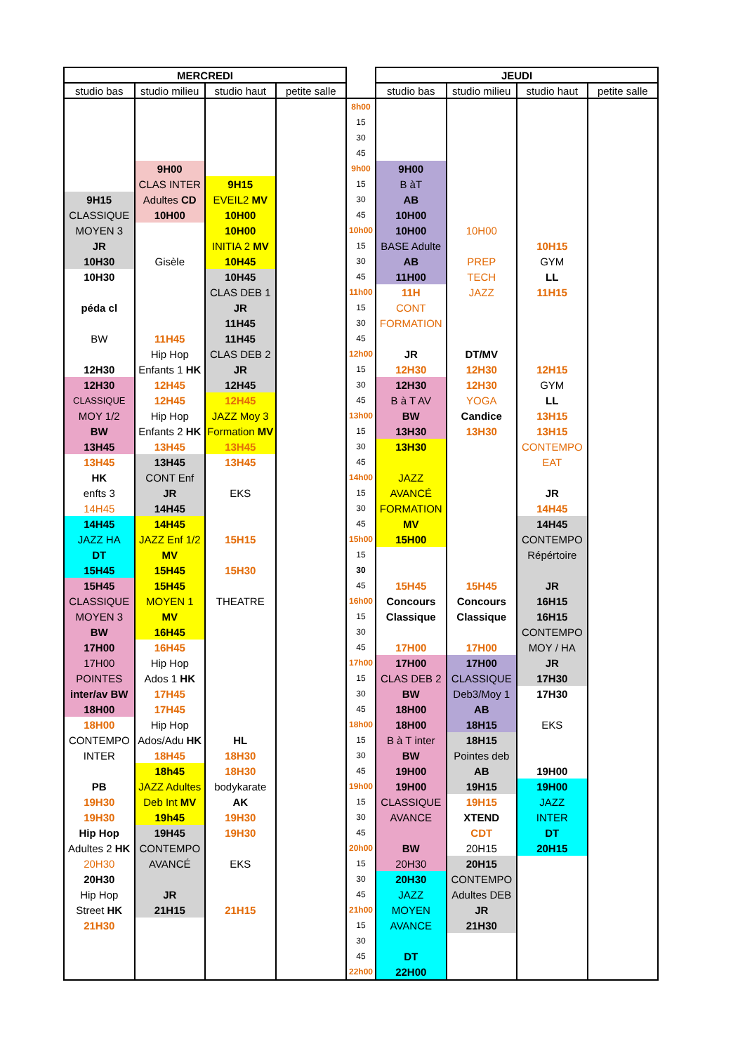| MERCREDI | | | | | JEUDI | | | |
| --- | --- | --- | --- | --- | --- | --- | --- | --- |
| studio bas | studio milieu | studio haut | petite salle | | studio bas | studio milieu | studio haut | petite salle |
| | | | | 8h00 | | | | |
| | | | | 15 | | | | |
| | | | | 30 | | | | |
| | | | | 45 | | | | |
| | 9H00 | | | 9h00 | 9H00 | | | |
| | CLAS INTER | 9H15 | | 15 | B àT | | | |
| 9H15 | Adultes CD | EVEIL2 MV | | 30 | AB | | | |
| CLASSIQUE | 10H00 | 10H00 | | 45 | 10H00 | | | |
| MOYEN 3 | | 10H00 | | 10h00 | 10H00 | 10H00 | | |
| JR | | INITIA 2 MV | | 15 | BASE Adulte | | 10H15 | |
| 10H30 | Gisèle | 10H45 | | 30 | AB | PREP | GYM | |
| 10H30 | | 10H45 | | 45 | 11H00 | TECH | LL | |
| | | CLAS DEB 1 | | 11h00 | 11H | JAZZ | 11H15 | |
| péda cl | | JR | | 15 | CONT | | | |
| | | 11H45 | | 30 | FORMATION | | | |
| BW | 11H45 | 11H45 | | 45 | | | | |
| | Hip Hop | CLAS DEB 2 | | 12h00 | JR | DT/MV | | |
| 12H30 | Enfants 1 HK | JR | | 15 | 12H30 | 12H30 | 12H15 | |
| 12H30 | 12H45 | 12H45 | | 30 | 12H30 | 12H30 | GYM | |
| CLASSIQUE | 12H45 | 12H45 | | 45 | B à T AV | YOGA | LL | |
| MOY 1/2 | Hip Hop | JAZZ Moy 3 | | 13h00 | BW | Candice | 13H15 | |
| BW | Enfants 2 HK | Formation MV | | 15 | 13H30 | 13H30 | 13H15 | |
| 13H45 | 13H45 | 13H45 | | 30 | 13H30 | | CONTEMPO | |
| 13H45 | 13H45 | 13H45 | | 45 | | | EAT | |
| HK | CONT Enf | | | 14h00 | JAZZ | | | |
| enfts 3 | JR | EKS | | 15 | AVANCÉ | | JR | |
| 14H45 | 14H45 | | | 30 | FORMATION | | 14H45 | |
| 14H45 | 14H45 | | | 45 | MV | | 14H45 | |
| JAZZ HA | JAZZ Enf 1/2 | 15H15 | | 15h00 | 15H00 | | CONTEMPO | |
| DT | MV | | | 15 | | | Répértoire | |
| 15H45 | 15H45 | 15H30 | | 30 | | | | |
| 15H45 | 15H45 | | | 45 | 15H45 | 15H45 | JR | |
| CLASSIQUE | MOYEN 1 | THEATRE | | 16h00 | Concours | Concours | 16H15 | |
| MOYEN 3 | MV | | | 15 | Classique | Classique | 16H15 | |
| BW | 16H45 | | | 30 | | | CONTEMPO | |
| 17H00 | 16H45 | | | 45 | 17H00 | 17H00 | MOY / HA | |
| 17H00 | Hip Hop | | | 17h00 | 17H00 | 17H00 | JR | |
| POINTES | Ados 1 HK | | | 15 | CLAS DEB 2 | CLASSIQUE | 17H30 | |
| inter/av BW | 17H45 | | | 30 | BW | Deb3/Moy 1 | 17H30 | |
| 18H00 | 17H45 | | | 45 | 18H00 | AB | | |
| 18H00 | Hip Hop | | | 18h00 | 18H00 | 18H15 | EKS | |
| CONTEMPO | Ados/Adu HK | HL | | 15 | B à T inter | 18H15 | | |
| INTER | 18H45 | 18H30 | | 30 | BW | Pointes deb | | |
| | 18h45 | 18H30 | | 45 | 19H00 | AB | 19H00 | |
| PB | JAZZ Adultes | bodykarate | | 19h00 | 19H00 | 19H15 | 19H00 | |
| 19H30 | Deb Int MV | AK | | 15 | CLASSIQUE | 19H15 | JAZZ | |
| 19H30 | 19h45 | 19H30 | | 30 | AVANCE | XTEND | INTER | |
| Hip Hop | 19H45 | 19H30 | | 45 | | CDT | DT | |
| Adultes 2 HK | CONTEMPO | | | 20h00 | BW | 20H15 | 20H15 | |
| 20H30 | AVANCÉ | EKS | | 15 | 20H30 | 20H15 | | |
| 20H30 | | | | 30 | 20H30 | CONTEMPO | | |
| Hip Hop | JR | | | 45 | JAZZ | Adultes DEB | | |
| Street HK | 21H15 | 21H15 | | 21h00 | MOYEN | JR | | |
| 21H30 | | | | 15 | AVANCE | 21H30 | | |
| | | | | 30 | | | | |
| | | | | 45 | DT | | | |
| | | | | 22h00 | 22H00 | | | |